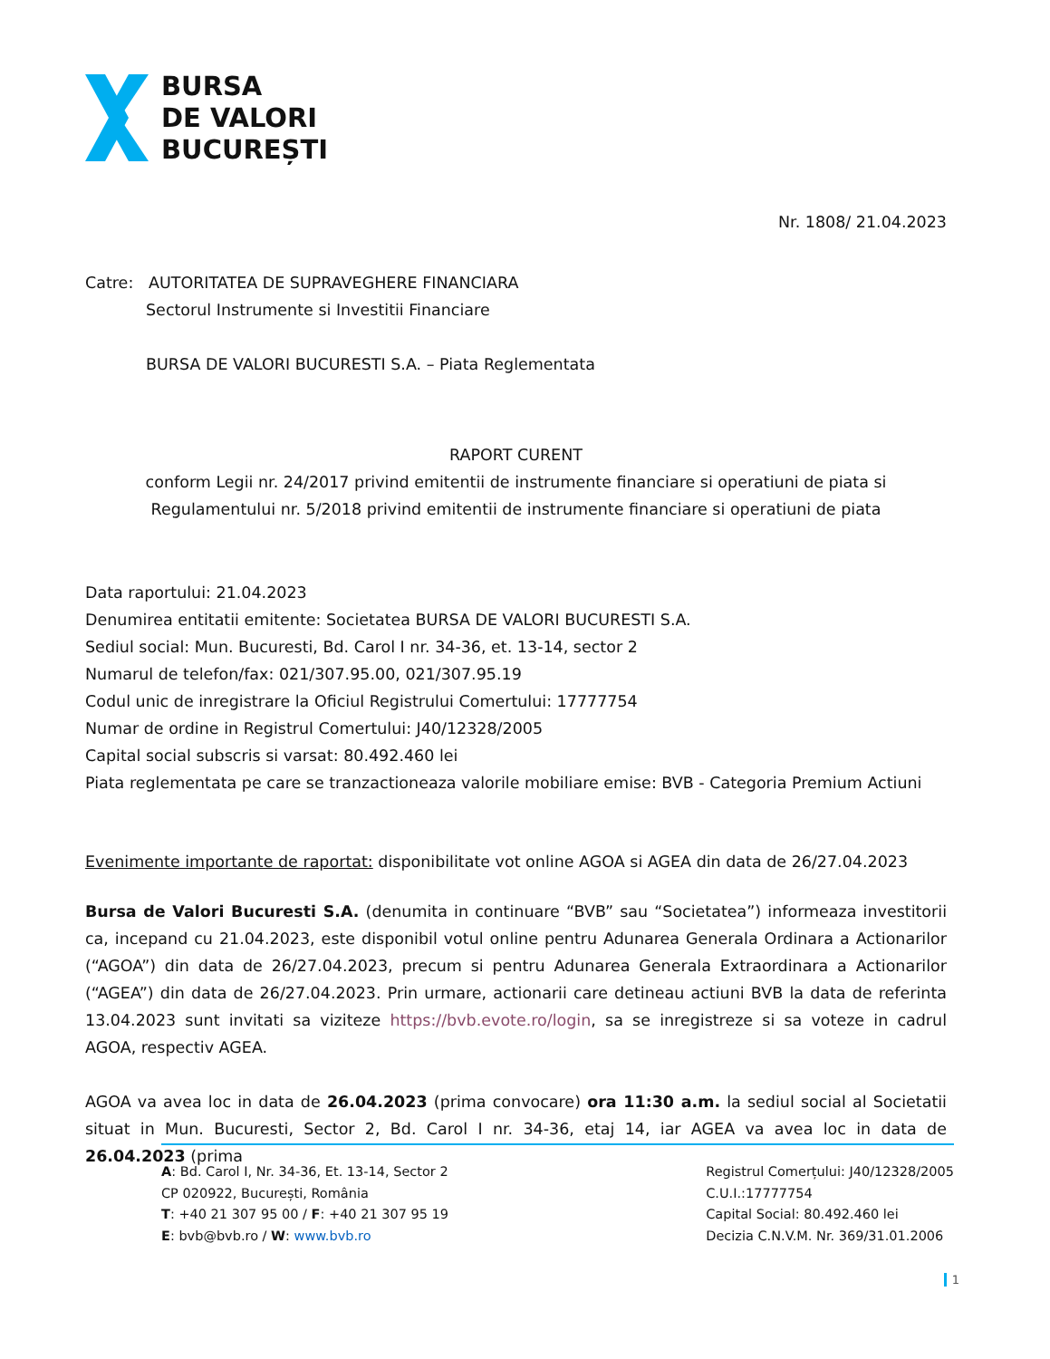BURSA
DE VALORI
BUCUREȘTI
Nr. 1808/ 21.04.2023
Catre: AUTORITATEA DE SUPRAVEGHERE FINANCIARA
Sectorul Instrumente si Investitii Financiare
BURSA DE VALORI BUCURESTI S.A. – Piata Reglementata
RAPORT CURENT
conform Legii nr. 24/2017 privind emitentii de instrumente financiare si operatiuni de piata si
Regulamentului nr. 5/2018 privind emitentii de instrumente financiare si operatiuni de piata
Data raportului: 21.04.2023
Denumirea entitatii emitente: Societatea BURSA DE VALORI BUCURESTI S.A.
Sediul social: Mun. Bucuresti, Bd. Carol I nr. 34-36, et. 13-14, sector 2
Numarul de telefon/fax: 021/307.95.00, 021/307.95.19
Codul unic de inregistrare la Oficiul Registrului Comertului: 17777754
Numar de ordine in Registrul Comertului: J40/12328/2005
Capital social subscris si varsat: 80.492.460 lei
Piata reglementata pe care se tranzactioneaza valorile mobiliare emise: BVB - Categoria Premium Actiuni
Evenimente importante de raportat: disponibilitate vot online AGOA si AGEA din data de 26/27.04.2023
Bursa de Valori Bucuresti S.A. (denumita in continuare “BVB” sau “Societatea”) informeaza investitorii ca, incepand cu 21.04.2023, este disponibil votul online pentru Adunarea Generala Ordinara a Actionarilor (“AGOA”) din data de 26/27.04.2023, precum si pentru Adunarea Generala Extraordinara a Actionarilor (“AGEA”) din data de 26/27.04.2023. Prin urmare, actionarii care detineau actiuni BVB la data de referinta 13.04.2023 sunt invitati sa viziteze https://bvb.evote.ro/login, sa se inregistreze si sa voteze in cadrul AGOA, respectiv AGEA.
AGOA va avea loc in data de 26.04.2023 (prima convocare) ora 11:30 a.m. la sediul social al Societatii situat in Mun. Bucuresti, Sector 2, Bd. Carol I nr. 34-36, etaj 14, iar AGEA va avea loc in data de 26.04.2023 (prima
A: Bd. Carol I, Nr. 34-36, Et. 13-14, Sector 2
CP 020922, București, România
T: +40 21 307 95 00 / F: +40 21 307 95 19
E: bvb@bvb.ro / W: www.bvb.ro
Registrul Comerțului: J40/12328/2005
C.U.I.:17777754
Capital Social: 80.492.460 lei
Decizia C.N.V.M. Nr. 369/31.01.2006
1